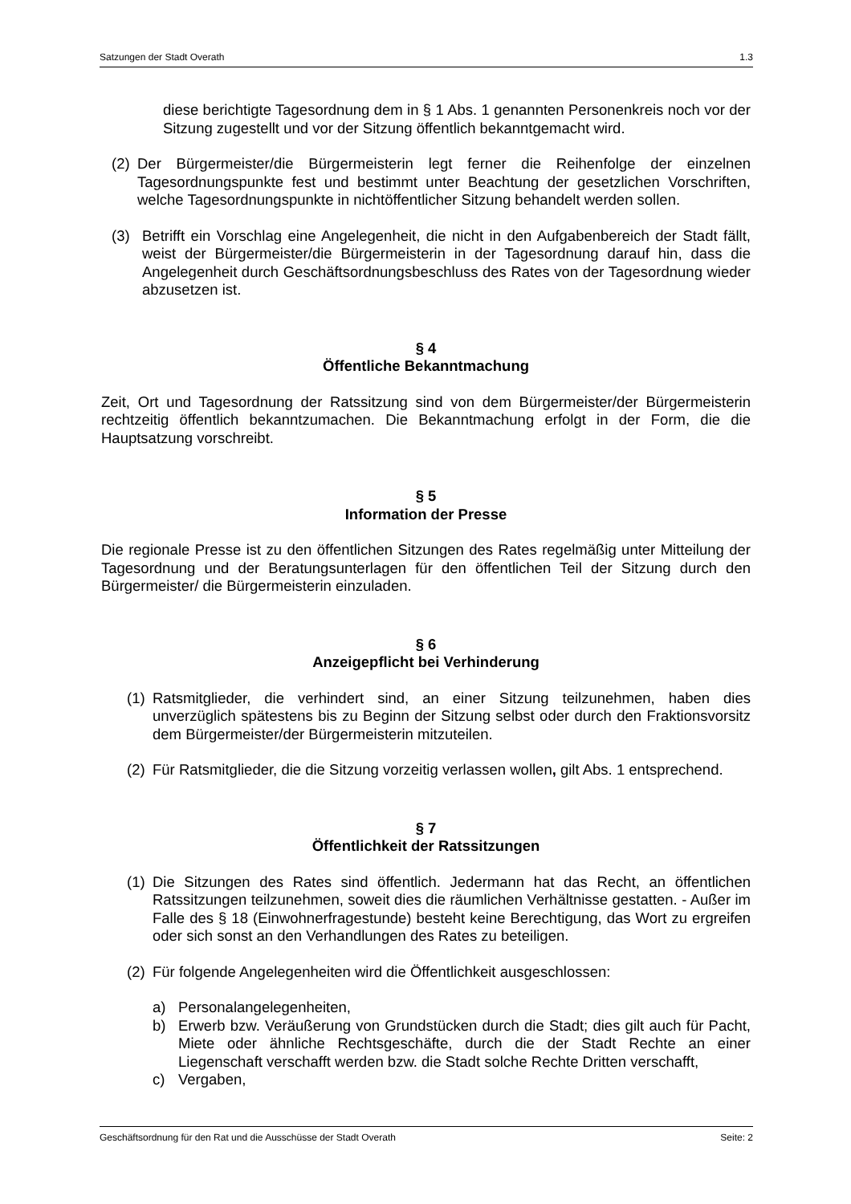Satzungen der Stadt Overath 1.3
diese berichtigte Tagesordnung dem in § 1 Abs. 1 genannten Personenkreis noch vor der Sitzung zugestellt und vor der Sitzung öffentlich bekanntgemacht wird.
(2) Der Bürgermeister/die Bürgermeisterin legt ferner die Reihenfolge der einzelnen Tagesordnungspunkte fest und bestimmt unter Beachtung der gesetzlichen Vorschriften, welche Tagesordnungspunkte in nichtöffentlicher Sitzung behandelt werden sollen.
(3) Betrifft ein Vorschlag eine Angelegenheit, die nicht in den Aufgabenbereich der Stadt fällt, weist der Bürgermeister/die Bürgermeisterin in der Tagesordnung darauf hin, dass die Angelegenheit durch Geschäftsordnungsbeschluss des Rates von der Tagesordnung wieder abzusetzen ist.
§ 4
Öffentliche Bekanntmachung
Zeit, Ort und Tagesordnung der Ratssitzung sind von dem Bürgermeister/der Bürgermeisterin rechtzeitig öffentlich bekanntzumachen. Die Bekanntmachung erfolgt in der Form, die die Hauptsatzung vorschreibt.
§ 5
Information der Presse
Die regionale Presse ist zu den öffentlichen Sitzungen des Rates regelmäßig unter Mitteilung der Tagesordnung und der Beratungsunterlagen für den öffentlichen Teil der Sitzung durch den Bürgermeister/ die Bürgermeisterin einzuladen.
§ 6
Anzeigepflicht bei Verhinderung
(1) Ratsmitglieder, die verhindert sind, an einer Sitzung teilzunehmen, haben dies unverzüglich spätestens bis zu Beginn der Sitzung selbst oder durch den Fraktionsvorsitz dem Bürgermeister/der Bürgermeisterin mitzuteilen.
(2) Für Ratsmitglieder, die die Sitzung vorzeitig verlassen wollen, gilt Abs. 1 entsprechend.
§ 7
Öffentlichkeit der Ratssitzungen
(1) Die Sitzungen des Rates sind öffentlich. Jedermann hat das Recht, an öffentlichen Ratssitzungen teilzunehmen, soweit dies die räumlichen Verhältnisse gestatten. - Außer im Falle des § 18 (Einwohnerfragestunde) besteht keine Berechtigung, das Wort zu ergreifen oder sich sonst an den Verhandlungen des Rates zu beteiligen.
(2) Für folgende Angelegenheiten wird die Öffentlichkeit ausgeschlossen:
a) Personalangelegenheiten,
b) Erwerb bzw. Veräußerung von Grundstücken durch die Stadt; dies gilt auch für Pacht, Miete oder ähnliche Rechtsgeschäfte, durch die der Stadt Rechte an einer Liegenschaft verschafft werden bzw. die Stadt solche Rechte Dritten verschafft,
c) Vergaben,
Geschäftsordnung für den Rat und die Ausschüsse der Stadt Overath Seite: 2